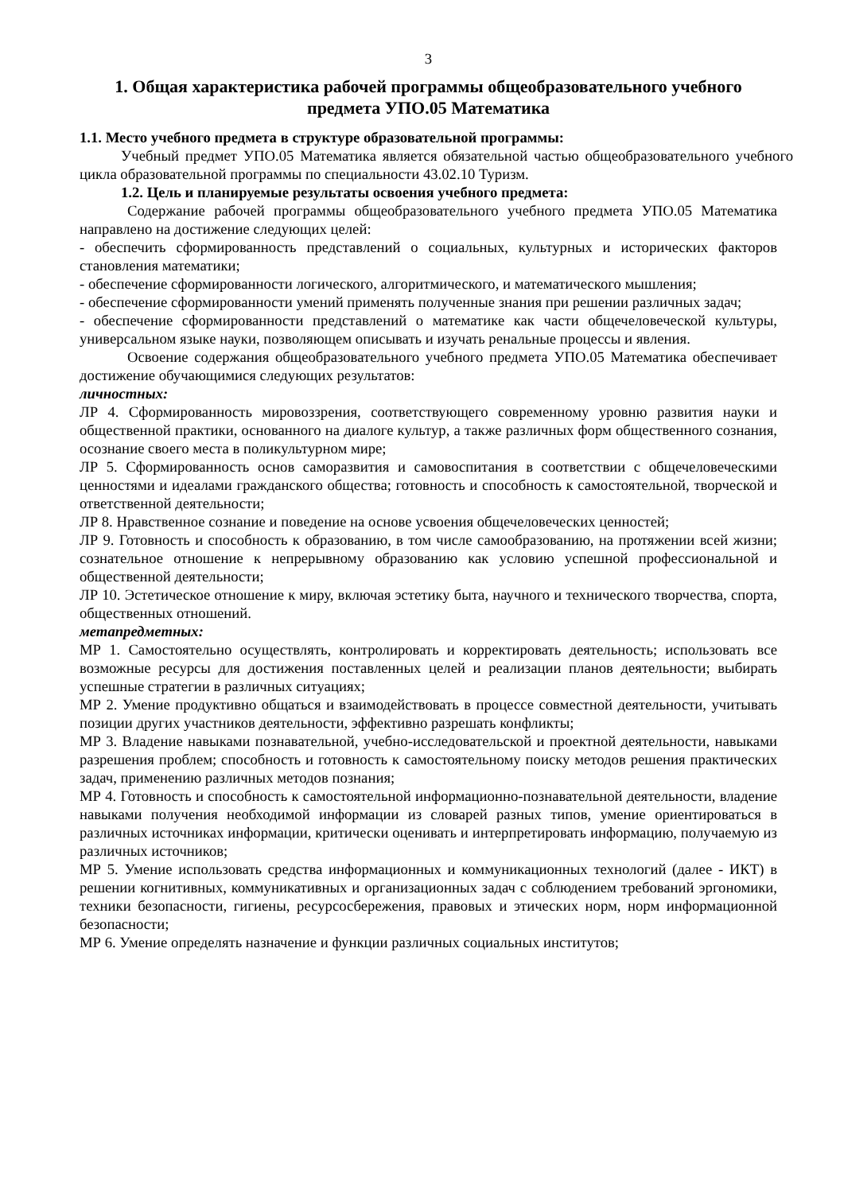3
1. Общая характеристика рабочей программы общеобразовательного учебного предмета УПО.05 Математика
1.1. Место учебного предмета в структуре образовательной программы:
Учебный предмет УПО.05 Математика является обязательной частью общеобразовательного учебного цикла образовательной программы по специальности 43.02.10 Туризм.
1.2. Цель и планируемые результаты освоения учебного предмета:
Содержание рабочей программы общеобразовательного учебного предмета УПО.05 Математика направлено на достижение следующих целей:
- обеспечить сформированность представлений о социальных, культурных и исторических факторов становления математики;
- обеспечение сформированности логического, алгоритмического, и математического мышления;
- обеспечение сформированности умений применять полученные знания при решении различных задач;
- обеспечение сформированности представлений о математике как части общечеловеческой культуры, универсальном языке науки, позволяющем описывать и изучать ренальные процессы и явления.
Освоение содержания общеобразовательного учебного предмета УПО.05 Математика обеспечивает достижение обучающимися следующих результатов:
личностных:
ЛР 4. Сформированность мировоззрения, соответствующего современному уровню развития науки и общественной практики, основанного на диалоге культур, а также различных форм общественного сознания, осознание своего места в поликультурном мире;
ЛР 5. Сформированность основ саморазвития и самовоспитания в соответствии с общечеловеческими ценностями и идеалами гражданского общества; готовность и способность к самостоятельной, творческой и ответственной деятельности;
ЛР 8. Нравственное сознание и поведение на основе усвоения общечеловеческих ценностей;
ЛР 9. Готовность и способность к образованию, в том числе самообразованию, на протяжении всей жизни; сознательное отношение к непрерывному образованию как условию успешной профессиональной и общественной деятельности;
ЛР 10. Эстетическое отношение к миру, включая эстетику быта, научного и технического творчества, спорта, общественных отношений.
метапредметных:
МР 1. Самостоятельно осуществлять, контролировать и корректировать деятельность; использовать все возможные ресурсы для достижения поставленных целей и реализации планов деятельности; выбирать успешные стратегии в различных ситуациях;
МР 2. Умение продуктивно общаться и взаимодействовать в процессе совместной деятельности, учитывать позиции других участников деятельности, эффективно разрешать конфликты;
МР 3. Владение навыками познавательной, учебно-исследовательской и проектной деятельности, навыками разрешения проблем; способность и готовность к самостоятельному поиску методов решения практических задач, применению различных методов познания;
МР 4. Готовность и способность к самостоятельной информационно-познавательной деятельности, владение навыками получения необходимой информации из словарей разных типов, умение ориентироваться в различных источниках информации, критически оценивать и интерпретировать информацию, получаемую из различных источников;
МР 5. Умение использовать средства информационных и коммуникационных технологий (далее - ИКТ) в решении когнитивных, коммуникативных и организационных задач с соблюдением требований эргономики, техники безопасности, гигиены, ресурсосбережения, правовых и этических норм, норм информационной безопасности;
МР 6. Умение определять назначение и функции различных социальных институтов;